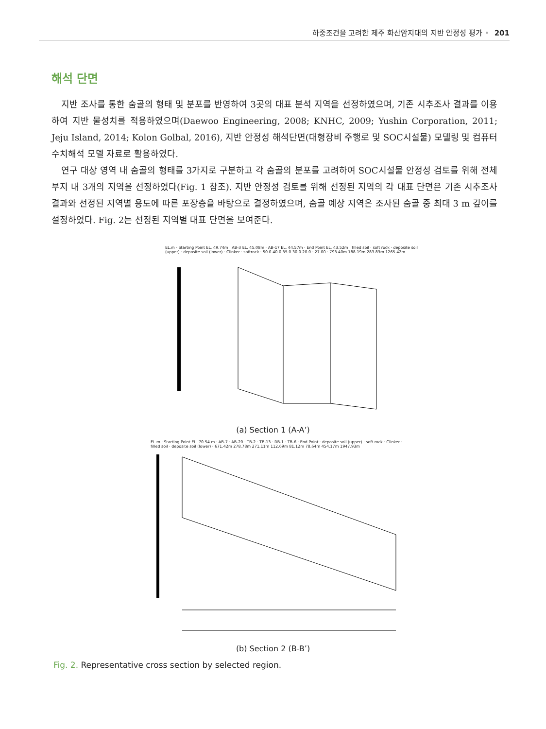하중조건을 고려한 제주 화산암지대의 지반 안정성 평가 • 201
해석 단면
지반 조사를 통한 숨골의 형태 및 분포를 반영하여 3곳의 대표 분석 지역을 선정하였으며, 기존 시추조사 결과를 이용하여 지반 물성치를 적용하였으며(Daewoo Engineering, 2008; KNHC, 2009; Yushin Corporation, 2011; Jeju Island, 2014; Kolon Golbal, 2016), 지반 안정성 해석단면(대형장비 주행로 및 SOC시설물) 모델링 및 컴퓨터 수치해석 모델 자료로 활용하였다.
연구 대상 영역 내 숨골의 형태를 3가지로 구분하고 각 숨골의 분포를 고려하여 SOC시설물 안정성 검토를 위해 전체 부지 내 3개의 지역을 선정하였다(Fig. 1 참조). 지반 안정성 검토를 위해 선정된 지역의 각 대표 단면은 기존 시추조사 결과와 선정된 지역별 용도에 따른 포장층을 바탕으로 결정하였으며, 숨골 예상 지역은 조사된 숨골 중 최대 3 m 깊이를 설정하였다. Fig. 2는 선정된 지역별 대표 단면을 보여준다.
EL.m · Starting Point EL. 49.74m · AB-3 EL. 45.08m · AB-17 EL. 44.57m · End Point EL. 43.52m · filled soil · soft rock · deposite soil (upper) · deposite soil (lower) · Clinker · softrock · 50.0 40.0 35.0 30.0 20.0 · 27.00 · 793.40m 188.19m 283.83m 1265.42m
(a) Section 1 (A-A’)
EL.m · Starting Point EL. 70.54 m · AB-7 · AB-20 · TB-2 · TB-13 · RB-1 · TB-6 · End Point · deposite soil (upper) · soft rock · Clinker · filled soil · deposite soil (lower) · 671.42m 278.78m 271.11m 112.69m 81.12m 78.64m 454.17m 1947.93m
(b) Section 2 (B-B’)
Fig. 2. Representative cross section by selected region.